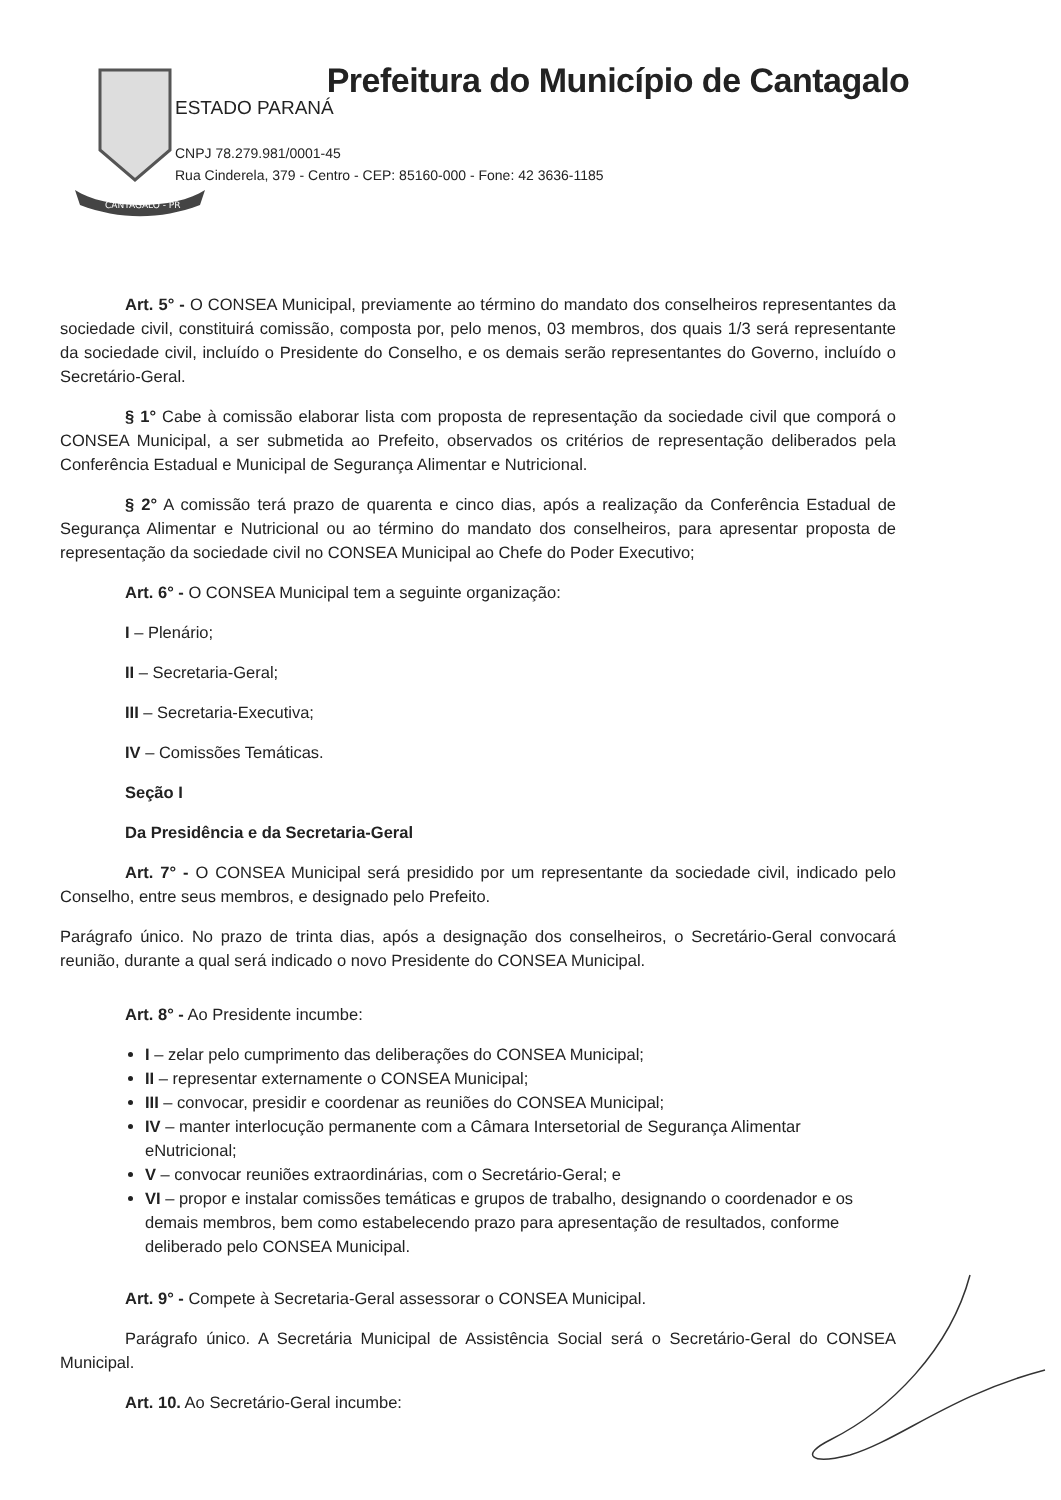CANTAGALO - PR
Prefeitura do Município de Cantagalo
ESTADO PARANÁ
CNPJ 78.279.981/0001-45
Rua Cinderela, 379 - Centro - CEP: 85160-000 - Fone: 42 3636-1185
Art. 5° - O CONSEA Municipal, previamente ao término do mandato dos conselheiros representantes da sociedade civil, constituirá comissão, composta por, pelo menos, 03 membros, dos quais 1/3 será representante da sociedade civil, incluído o Presidente do Conselho, e os demais serão representantes do Governo, incluído o Secretário-Geral.
§ 1° Cabe à comissão elaborar lista com proposta de representação da sociedade civil que comporá o CONSEA Municipal, a ser submetida ao Prefeito, observados os critérios de representação deliberados pela Conferência Estadual e Municipal de Segurança Alimentar e Nutricional.
§ 2° A comissão terá prazo de quarenta e cinco dias, após a realização da Conferência Estadual de Segurança Alimentar e Nutricional ou ao término do mandato dos conselheiros, para apresentar proposta de representação da sociedade civil no CONSEA Municipal ao Chefe do Poder Executivo;
Art. 6° - O CONSEA Municipal tem a seguinte organização:
I – Plenário;
II – Secretaria-Geral;
III – Secretaria-Executiva;
IV – Comissões Temáticas.
Seção I
Da Presidência e da Secretaria-Geral
Art. 7° - O CONSEA Municipal será presidido por um representante da sociedade civil, indicado pelo Conselho, entre seus membros, e designado pelo Prefeito.
Parágrafo único. No prazo de trinta dias, após a designação dos conselheiros, o Secretário-Geral convocará reunião, durante a qual será indicado o novo Presidente do CONSEA Municipal.
Art. 8° - Ao Presidente incumbe:
I – zelar pelo cumprimento das deliberações do CONSEA Municipal;
II – representar externamente o CONSEA Municipal;
III – convocar, presidir e coordenar as reuniões do CONSEA Municipal;
IV – manter interlocução permanente com a Câmara Intersetorial de Segurança Alimentar eNutricional;
V – convocar reuniões extraordinárias, com o Secretário-Geral; e
VI – propor e instalar comissões temáticas e grupos de trabalho, designando o coordenador e os demais membros, bem como estabelecendo prazo para apresentação de resultados, conforme deliberado pelo CONSEA Municipal.
Art. 9° - Compete à Secretaria-Geral assessorar o CONSEA Municipal.
Parágrafo único. A Secretária Municipal de Assistência Social será o Secretário-Geral do CONSEA Municipal.
Art. 10. Ao Secretário-Geral incumbe: